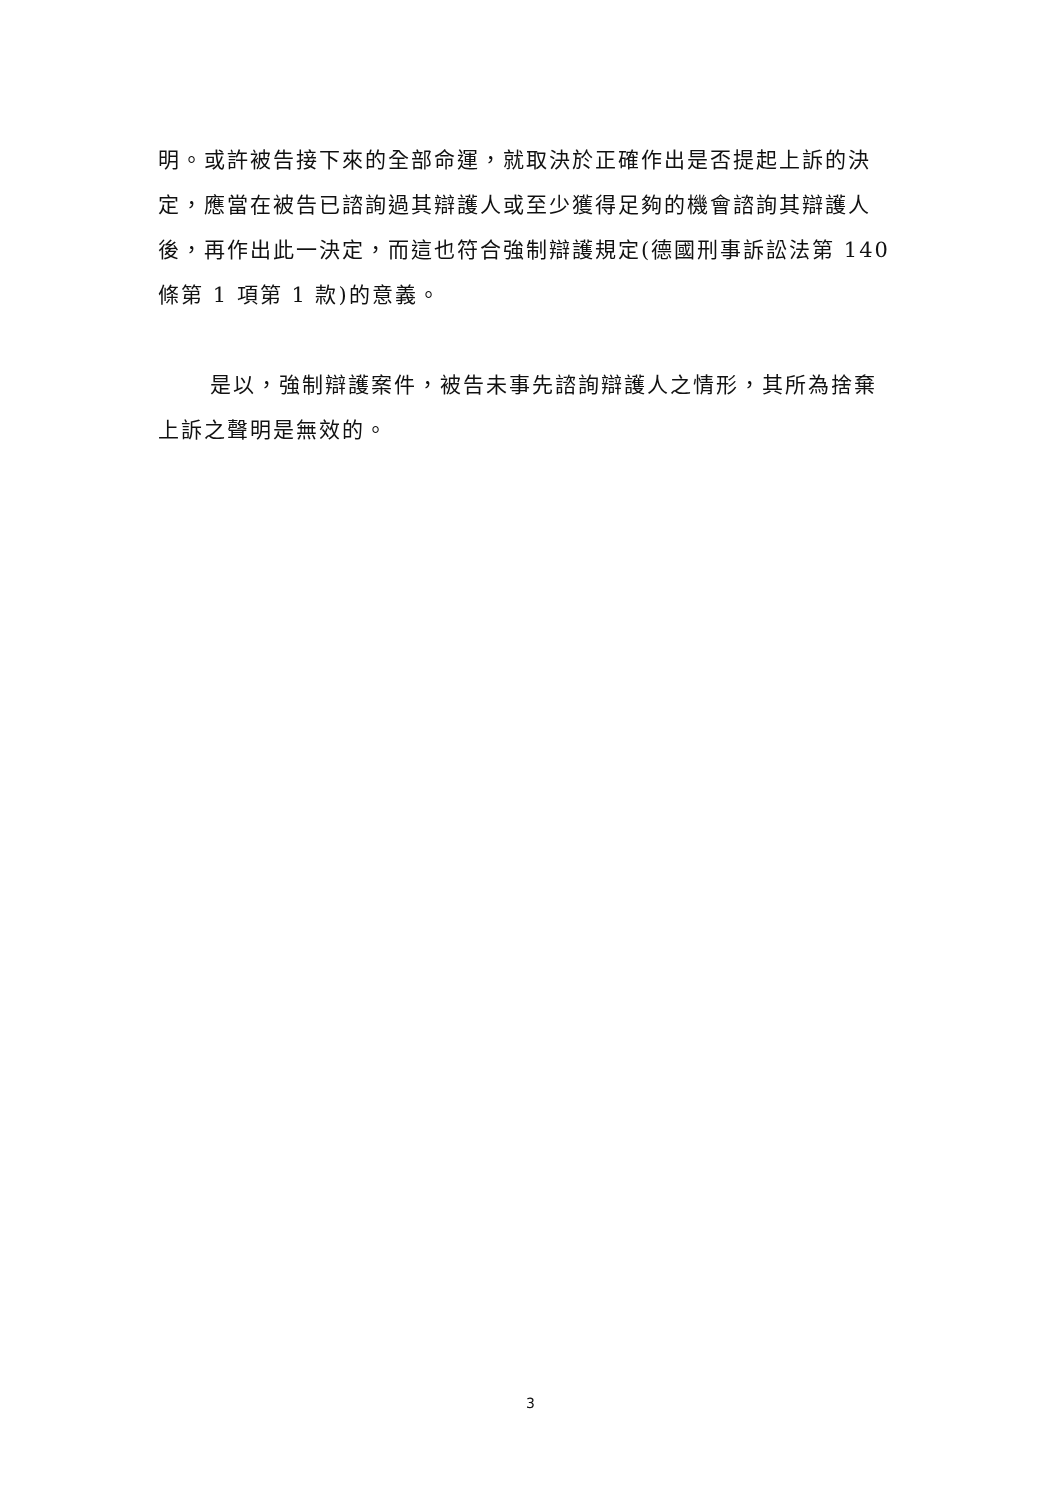明。或許被告接下來的全部命運，就取決於正確作出是否提起上訴的決定，應當在被告已諮詢過其辯護人或至少獲得足夠的機會諮詢其辯護人後，再作出此一決定，而這也符合強制辯護規定(德國刑事訴訟法第 140 條第 1 項第 1 款)的意義。
是以，強制辯護案件，被告未事先諮詢辯護人之情形，其所為捨棄上訴之聲明是無效的。
3